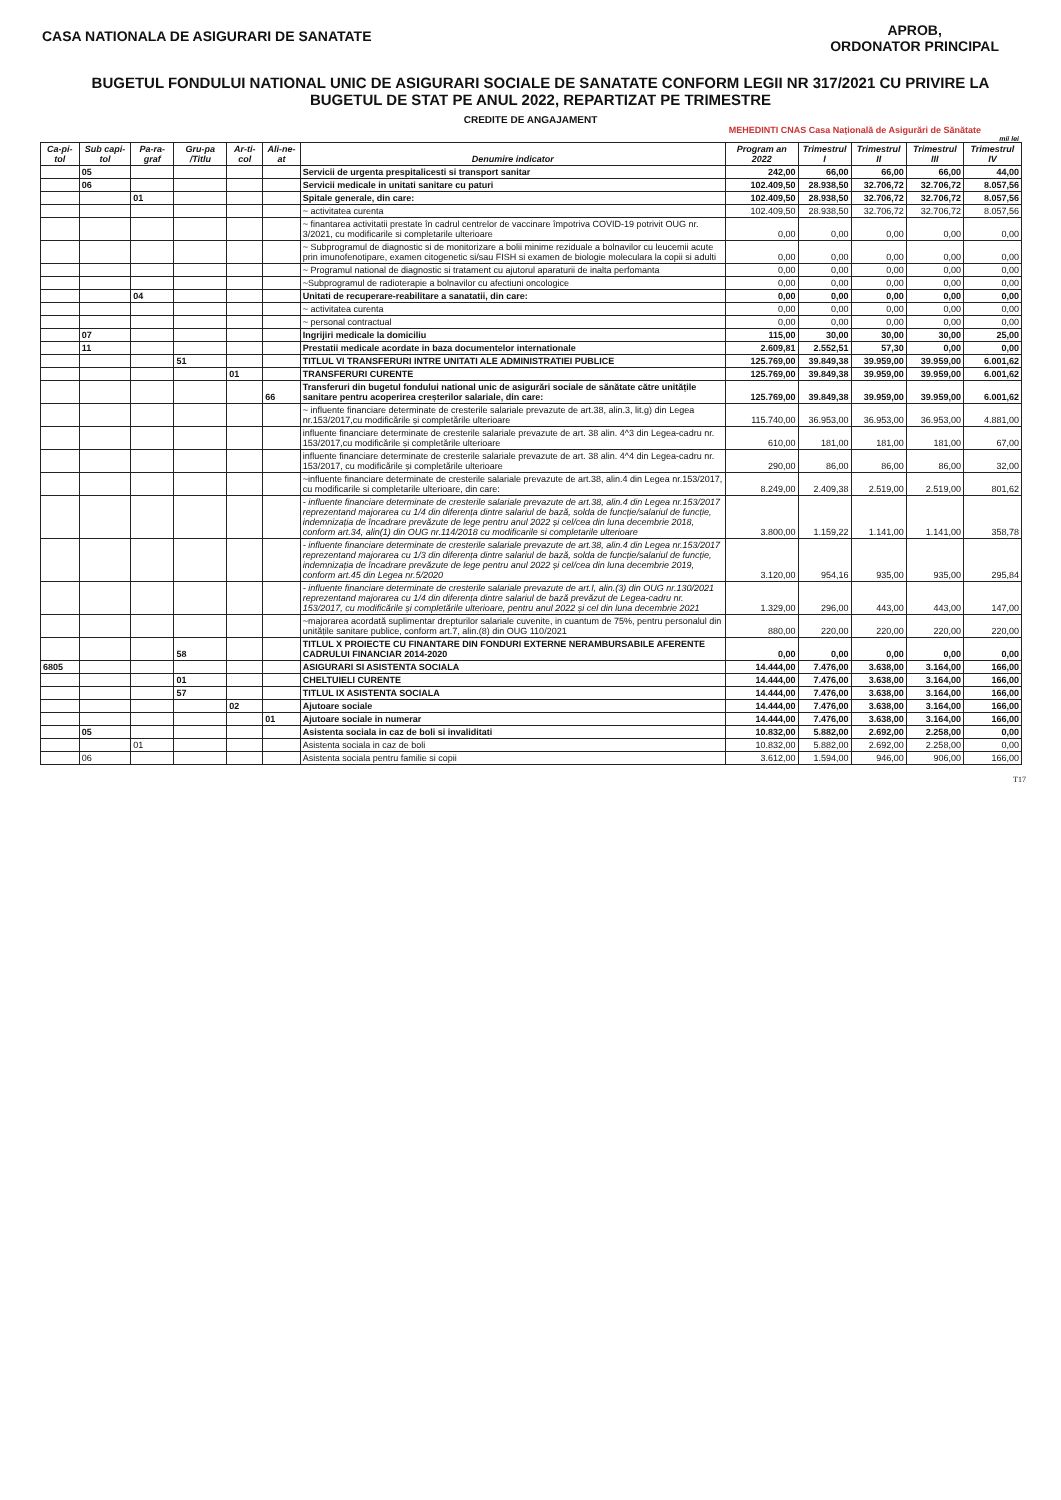CASA NATIONALA DE ASIGURARI DE SANATATE
APROB,
ORDONATOR PRINCIPAL
BUGETUL FONDULUI NATIONAL UNIC DE ASIGURARI SOCIALE DE SANATATE CONFORM LEGII NR 317/2021 CU PRIVIRE LA BUGETUL DE STAT PE ANUL 2022, REPARTIZAT PE TRIMESTRE
CREDITE DE ANGAJAMENT
MEHEDINTI CNAS Casa Națională de Asigurări de Sănătate
mii lei
| Ca-pi-tol | Sub capi-tol | Pa-ra-graf | Gru-pa /Titlu | Ar-ti-col | Ali-ne-at | Denumire indicator | Program an 2022 | Trimestrul I | Trimestrul II | Trimestrul III | Trimestrul IV |
| --- | --- | --- | --- | --- | --- | --- | --- | --- | --- | --- | --- |
| | 05 | | | | | Servicii de urgenta prespitalicesti si transport sanitar | 242,00 | 66,00 | 66,00 | 66,00 | 44,00 |
| | 06 | | | | | Servicii medicale in unitati sanitare cu paturi | 102.409,50 | 28.938,50 | 32.706,72 | 32.706,72 | 8.057,56 |
| | | 01 | | | | Spitale generale, din care: | 102.409,50 | 28.938,50 | 32.706,72 | 32.706,72 | 8.057,56 |
| | | | | | | ~ activitatea curenta | 102.409,50 | 28.938,50 | 32.706,72 | 32.706,72 | 8.057,56 |
| | | | | | | ~ finantarea activitatii prestate în cadrul centrelor de vaccinare împotriva COVID-19 potrivit OUG nr. 3/2021, cu modificarile si completarile ulterioare | 0,00 | 0,00 | 0,00 | 0,00 | 0,00 |
| | | | | | | ~ Subprogramul de diagnostic si de monitorizare a bolii minime reziduale a bolnavilor cu leucemii acute prin imunofenotipare, examen citogenetic si/sau FISH si examen de biologie moleculara la copii si adulti | 0,00 | 0,00 | 0,00 | 0,00 | 0,00 |
| | | | | | | ~ Programul national de diagnostic si tratament cu ajutorul aparaturii de inalta perfomanta | 0,00 | 0,00 | 0,00 | 0,00 | 0,00 |
| | | | | | | ~Subprogramul de radioterapie a bolnavilor cu afectiuni oncologice | 0,00 | 0,00 | 0,00 | 0,00 | 0,00 |
| | | 04 | | | | Unitati de recuperare-reabilitare a sanatatii, din care: | 0,00 | 0,00 | 0,00 | 0,00 | 0,00 |
| | | | | | | ~ activitatea curenta | 0,00 | 0,00 | 0,00 | 0,00 | 0,00 |
| | | | | | | ~ personal contractual | 0,00 | 0,00 | 0,00 | 0,00 | 0,00 |
| | 07 | | | | | Ingrijiri medicale la domiciliu | 115,00 | 30,00 | 30,00 | 30,00 | 25,00 |
| | 11 | | | | | Prestatii medicale acordate in baza documentelor internationale | 2.609,81 | 2.552,51 | 57,30 | 0,00 | 0,00 |
| | | | 51 | | | TITLUL VI TRANSFERURI INTRE UNITATI ALE ADMINISTRATIEI PUBLICE | 125.769,00 | 39.849,38 | 39.959,00 | 39.959,00 | 6.001,62 |
| | | | | 01 | | TRANSFERURI CURENTE | 125.769,00 | 39.849,38 | 39.959,00 | 39.959,00 | 6.001,62 |
| | | | | | 66 | Transferuri din bugetul fondului national unic de asigurări sociale de sănătate către unitățile sanitare pentru acoperirea creșterilor salariale, din care: | 125.769,00 | 39.849,38 | 39.959,00 | 39.959,00 | 6.001,62 |
| | | | | | | ~ influente financiare determinate de cresterile salariale prevazute de art.38, alin.3, lit.g) din Legea nr.153/2017,cu modificările și completările ulterioare | 115.740,00 | 36.953,00 | 36.953,00 | 36.953,00 | 4.881,00 |
| | | | | | | influente financiare determinate de cresterile salariale prevazute de art. 38 alin. 4^3 din Legea-cadru nr. 153/2017,cu modificările și completările ulterioare | 610,00 | 181,00 | 181,00 | 181,00 | 67,00 |
| | | | | | | influente financiare determinate de cresterile salariale prevazute de art. 38 alin. 4^4 din Legea-cadru nr. 153/2017, cu modificările și completările ulterioare | 290,00 | 86,00 | 86,00 | 86,00 | 32,00 |
| | | | | | | ~influente financiare determinate de cresterile salariale prevazute de art.38, alin.4 din Legea nr.153/2017, cu modificarile si completarile ulterioare, din care: | 8.249,00 | 2.409,38 | 2.519,00 | 2.519,00 | 801,62 |
| | | | | | | - influente financiare determinate de cresterile salariale prevazute de art.38, alin.4 din Legea nr.153/2017 reprezentand majorarea cu 1/4 din diferența dintre salariul de bază, solda de funcție/salariul de funcție, indemnizația de încadrare prevăzute de lege pentru anul 2022 și cel/cea din luna decembrie 2018, conform art.34, alin(1) din OUG nr.114/2018 cu modificarile si completarile ulterioare | 3.800,00 | 1.159,22 | 1.141,00 | 1.141,00 | 358,78 |
| | | | | | | - influente financiare determinate de cresterile salariale prevazute de art.38, alin.4 din Legea nr.153/2017 reprezentand majorarea cu 1/3 din diferența dintre salariul de bază, solda de funcție/salariul de funcție, indemnizația de încadrare prevăzute de lege pentru anul 2022 și cel/cea din luna decembrie 2019, conform art.45 din Legea nr.5/2020 | 3.120,00 | 954,16 | 935,00 | 935,00 | 295,84 |
| | | | | | | - influente financiare determinate de cresterile salariale prevazute de art.I, alin.(3) din OUG nr.130/2021 reprezentand majorarea cu 1/4 din diferența dintre salariul de bază prevăzut de Legea-cadru nr. 153/2017, cu modificările și completările ulterioare, pentru anul 2022 și cel din luna decembrie 2021 | 1.329,00 | 296,00 | 443,00 | 443,00 | 147,00 |
| | | | | | | ~majorarea acordată suplimentar drepturilor salariale cuvenite, in cuantum de 75%, pentru personalul din unitățile sanitare publice, conform art.7, alin.(8) din OUG 110/2021 | 880,00 | 220,00 | 220,00 | 220,00 | 220,00 |
| | | | 58 | | | TITLUL X PROIECTE CU FINANTARE DIN FONDURI EXTERNE NERAMBURSABILE AFERENTE CADRULUI FINANCIAR 2014-2020 | 0,00 | 0,00 | 0,00 | 0,00 | 0,00 |
| 6805 | | | | | | ASIGURARI SI ASISTENTA SOCIALA | 14.444,00 | 7.476,00 | 3.638,00 | 3.164,00 | 166,00 |
| | | | 01 | | | CHELTUIELI CURENTE | 14.444,00 | 7.476,00 | 3.638,00 | 3.164,00 | 166,00 |
| | | | 57 | | | TITLUL IX ASISTENTA SOCIALA | 14.444,00 | 7.476,00 | 3.638,00 | 3.164,00 | 166,00 |
| | | | | 02 | | Ajutoare sociale | 14.444,00 | 7.476,00 | 3.638,00 | 3.164,00 | 166,00 |
| | | | | | 01 | Ajutoare sociale in numerar | 14.444,00 | 7.476,00 | 3.638,00 | 3.164,00 | 166,00 |
| | 05 | | | | | Asistenta sociala in caz de boli si invaliditati | 10.832,00 | 5.882,00 | 2.692,00 | 2.258,00 | 0,00 |
| | | 01 | | | | Asistenta sociala in caz de boli | 10.832,00 | 5.882,00 | 2.692,00 | 2.258,00 | 0,00 |
| | 06 | | | | | Asistenta sociala pentru familie si copii | 3.612,00 | 1.594,00 | 946,00 | 906,00 | 166,00 |
T17